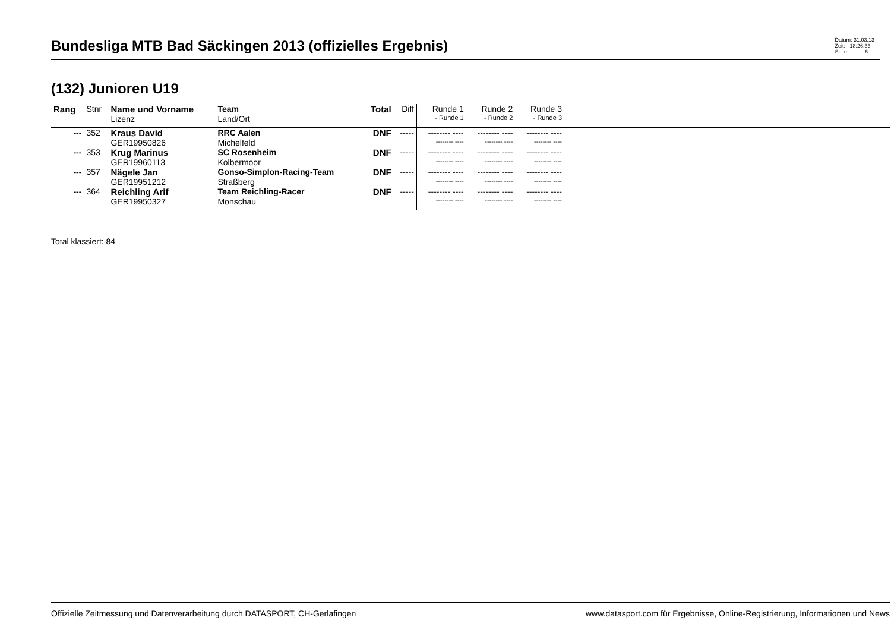Bundesliga MTB Bad Säckingen 2013 (offizielles Ergebnis)
Datum: 31.03.13
Zeit: 18:26:33
Seite: 6
(132) Junioren U19
| Rang | Stnr | Name und Vorname | Team | Total | Diff | Runde 1 | Runde 2 | Runde 3 | |
| --- | --- | --- | --- | --- | --- | --- | --- | --- | --- |
| | | Lizenz | Land/Ort | | | - Runde 1 | - Runde 2 | - Runde 3 | |
| --- | 352 | Kraus David | RRC Aalen | DNF | ----- | -------- ---- | -------- ---- | -------- ---- | |
| | | GER19950826 | Michelfeld | | | -------- ---- | -------- ---- | -------- ---- | |
| --- | 353 | Krug Marinus | SC Rosenheim | DNF | ----- | -------- ---- | -------- ---- | -------- ---- | |
| | | GER19960113 | Kolbermoor | | | -------- ---- | -------- ---- | -------- ---- | |
| --- | 357 | Nägele Jan | Gonso-Simplon-Racing-Team | DNF | ----- | -------- ---- | -------- ---- | -------- ---- | |
| | | GER19951212 | Straßberg | | | -------- ---- | -------- ---- | -------- ---- | |
| --- | 364 | Reichling Arif | Team Reichling-Racer | DNF | ----- | -------- ---- | -------- ---- | -------- ---- | |
| | | GER19950327 | Monschau | | | -------- ---- | -------- ---- | -------- ---- | |
Total klassiert: 84
Offizielle Zeitmessung und Datenverarbeitung durch DATASPORT, CH-Gerlafingen www.datasport.com für Ergebnisse, Online-Registrierung, Informationen und News